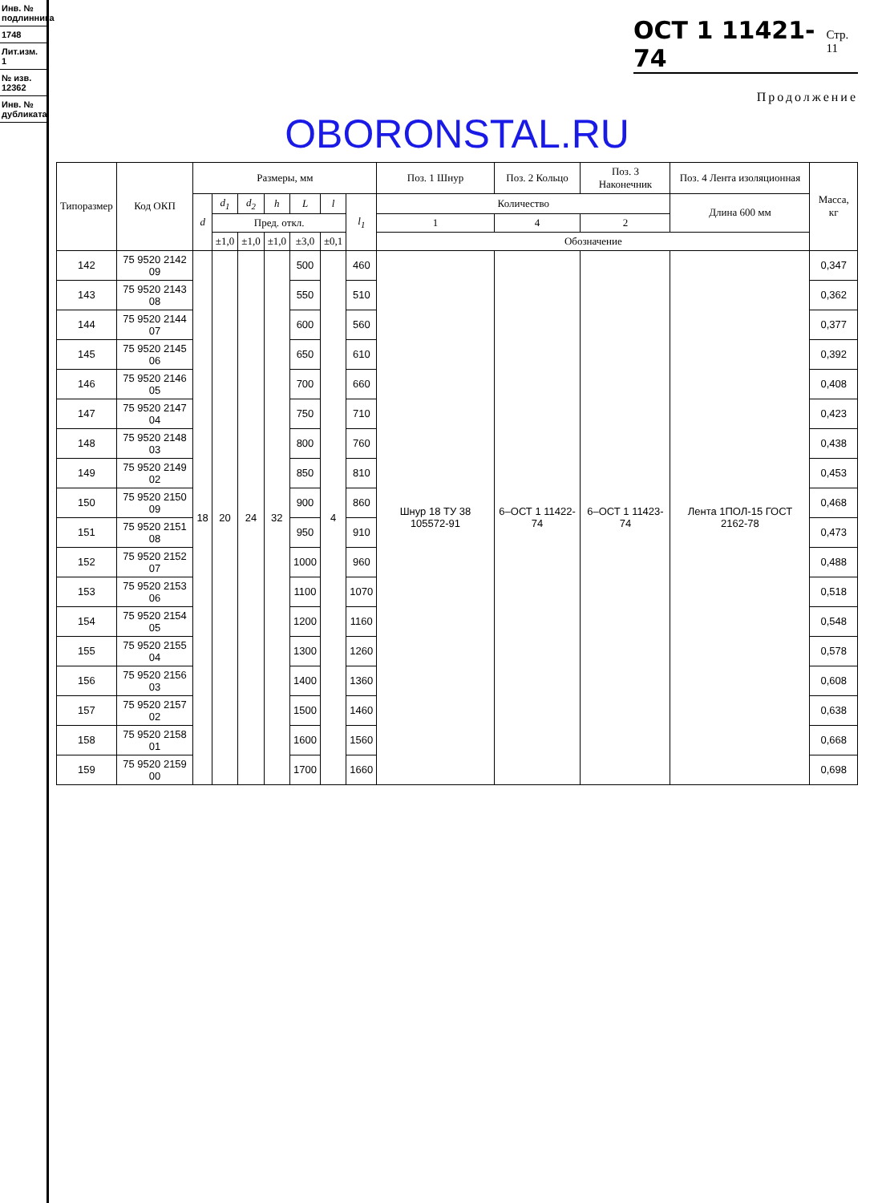Инв. № подлинника
1748
Лит.изм. 1
№ изв. 12362
Инв. № дубликата
ОСТ 1 11421-74 Стр. 11
Продолжение
OBORONSTAL.RU
| Типоразмер | Код ОКП | Размеры, мм | | | | | | | Поз. 1 Шнур | Поз. 2 Кольцо | Поз. 3 Наконечник | Поз. 4 Лента изоляционная | Масса, кг |
| --- | --- | --- | --- | --- | --- | --- | --- | --- | --- | --- | --- | --- | --- |
| | | d | d<sub>1</sub> | d<sub>2</sub> | h | L | l | l<sub>1</sub> | Количество | | | Длина 600 мм | |
| | | | Пред. откл. | | | | | | 1 | 4 | 2 | | |
| | | | ±1,0 | ±1,0 | ±1,0 | ±3,0 | ±0,1 | | Обозначение | | | | |
| 142 | 75 9520 2142 09 | 18 | 20 | 24 | 32 | 500 | 4 | 460 | Шнур 18 ТУ 38 105572-91 | 6–ОСТ 1 11422-74 | 6–ОСТ 1 11423-74 | Лента 1ПОЛ-15 ГОСТ 2162-78 | 0,347 |
| 143 | 75 9520 2143 08 | | | | | 550 | | 510 | | | | | 0,362 |
| 144 | 75 9520 2144 07 | | | | | 600 | | 560 | | | | | 0,377 |
| 145 | 75 9520 2145 06 | | | | | 650 | | 610 | | | | | 0,392 |
| 146 | 75 9520 2146 05 | | | | | 700 | | 660 | | | | | 0,408 |
| 147 | 75 9520 2147 04 | | | | | 750 | | 710 | | | | | 0,423 |
| 148 | 75 9520 2148 03 | | | | | 800 | | 760 | | | | | 0,438 |
| 149 | 75 9520 2149 02 | | | | | 850 | | 810 | | | | | 0,453 |
| 150 | 75 9520 2150 09 | | | | | 900 | | 860 | | | | | 0,468 |
| 151 | 75 9520 2151 08 | | | | | 950 | | 910 | | | | | 0,473 |
| 152 | 75 9520 2152 07 | | | | | 1000 | | 960 | | | | | 0,488 |
| 153 | 75 9520 2153 06 | | | | | 1100 | | 1070 | | | | | 0,518 |
| 154 | 75 9520 2154 05 | | | | | 1200 | | 1160 | | | | | 0,548 |
| 155 | 75 9520 2155 04 | | | | | 1300 | | 1260 | | | | | 0,578 |
| 156 | 75 9520 2156 03 | | | | | 1400 | | 1360 | | | | | 0,608 |
| 157 | 75 9520 2157 02 | | | | | 1500 | | 1460 | | | | | 0,638 |
| 158 | 75 9520 2158 01 | | | | | 1600 | | 1560 | | | | | 0,668 |
| 159 | 75 9520 2159 00 | | | | | 1700 | | 1660 | | | | | 0,698 |